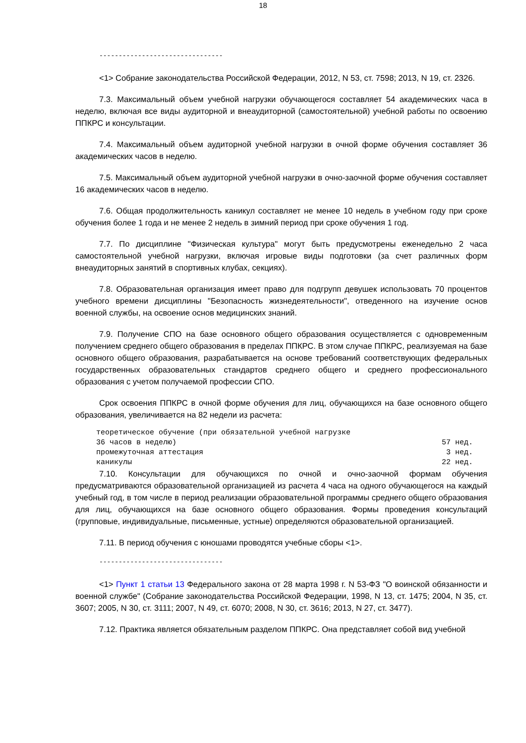18
--------------------------------
<1> Собрание законодательства Российской Федерации, 2012, N 53, ст. 7598; 2013, N 19, ст. 2326.
7.3. Максимальный объем учебной нагрузки обучающегося составляет 54 академических часа в неделю, включая все виды аудиторной и внеаудиторной (самостоятельной) учебной работы по освоению ППКРС и консультации.
7.4. Максимальный объем аудиторной учебной нагрузки в очной форме обучения составляет 36 академических часов в неделю.
7.5. Максимальный объем аудиторной учебной нагрузки в очно-заочной форме обучения составляет 16 академических часов в неделю.
7.6. Общая продолжительность каникул составляет не менее 10 недель в учебном году при сроке обучения более 1 года и не менее 2 недель в зимний период при сроке обучения 1 год.
7.7. По дисциплине "Физическая культура" могут быть предусмотрены еженедельно 2 часа самостоятельной учебной нагрузки, включая игровые виды подготовки (за счет различных форм внеаудиторных занятий в спортивных клубах, секциях).
7.8. Образовательная организация имеет право для подгрупп девушек использовать 70 процентов учебного времени дисциплины "Безопасность жизнедеятельности", отведенного на изучение основ военной службы, на освоение основ медицинских знаний.
7.9. Получение СПО на базе основного общего образования осуществляется с одновременным получением среднего общего образования в пределах ППКРС. В этом случае ППКРС, реализуемая на базе основного общего образования, разрабатывается на основе требований соответствующих федеральных государственных образовательных стандартов среднего общего и среднего профессионального образования с учетом получаемой профессии СПО.
Срок освоения ППКРС в очной форме обучения для лиц, обучающихся на базе основного общего образования, увеличивается на 82 недели из расчета:
теоретическое обучение (при обязательной учебной нагрузке
36 часов в неделю) 57 нед.
промежуточная аттестация 3 нед.
каникулы 22 нед.
7.10. Консультации для обучающихся по очной и очно-заочной формам обучения предусматриваются образовательной организацией из расчета 4 часа на одного обучающегося на каждый учебный год, в том числе в период реализации образовательной программы среднего общего образования для лиц, обучающихся на базе основного общего образования. Формы проведения консультаций (групповые, индивидуальные, письменные, устные) определяются образовательной организацией.
7.11. В период обучения с юношами проводятся учебные сборы <1>.
--------------------------------
<1> Пункт 1 статьи 13 Федерального закона от 28 марта 1998 г. N 53-ФЗ "О воинской обязанности и военной службе" (Собрание законодательства Российской Федерации, 1998, N 13, ст. 1475; 2004, N 35, ст. 3607; 2005, N 30, ст. 3111; 2007, N 49, ст. 6070; 2008, N 30, ст. 3616; 2013, N 27, ст. 3477).
7.12. Практика является обязательным разделом ППКРС. Она представляет собой вид учебной